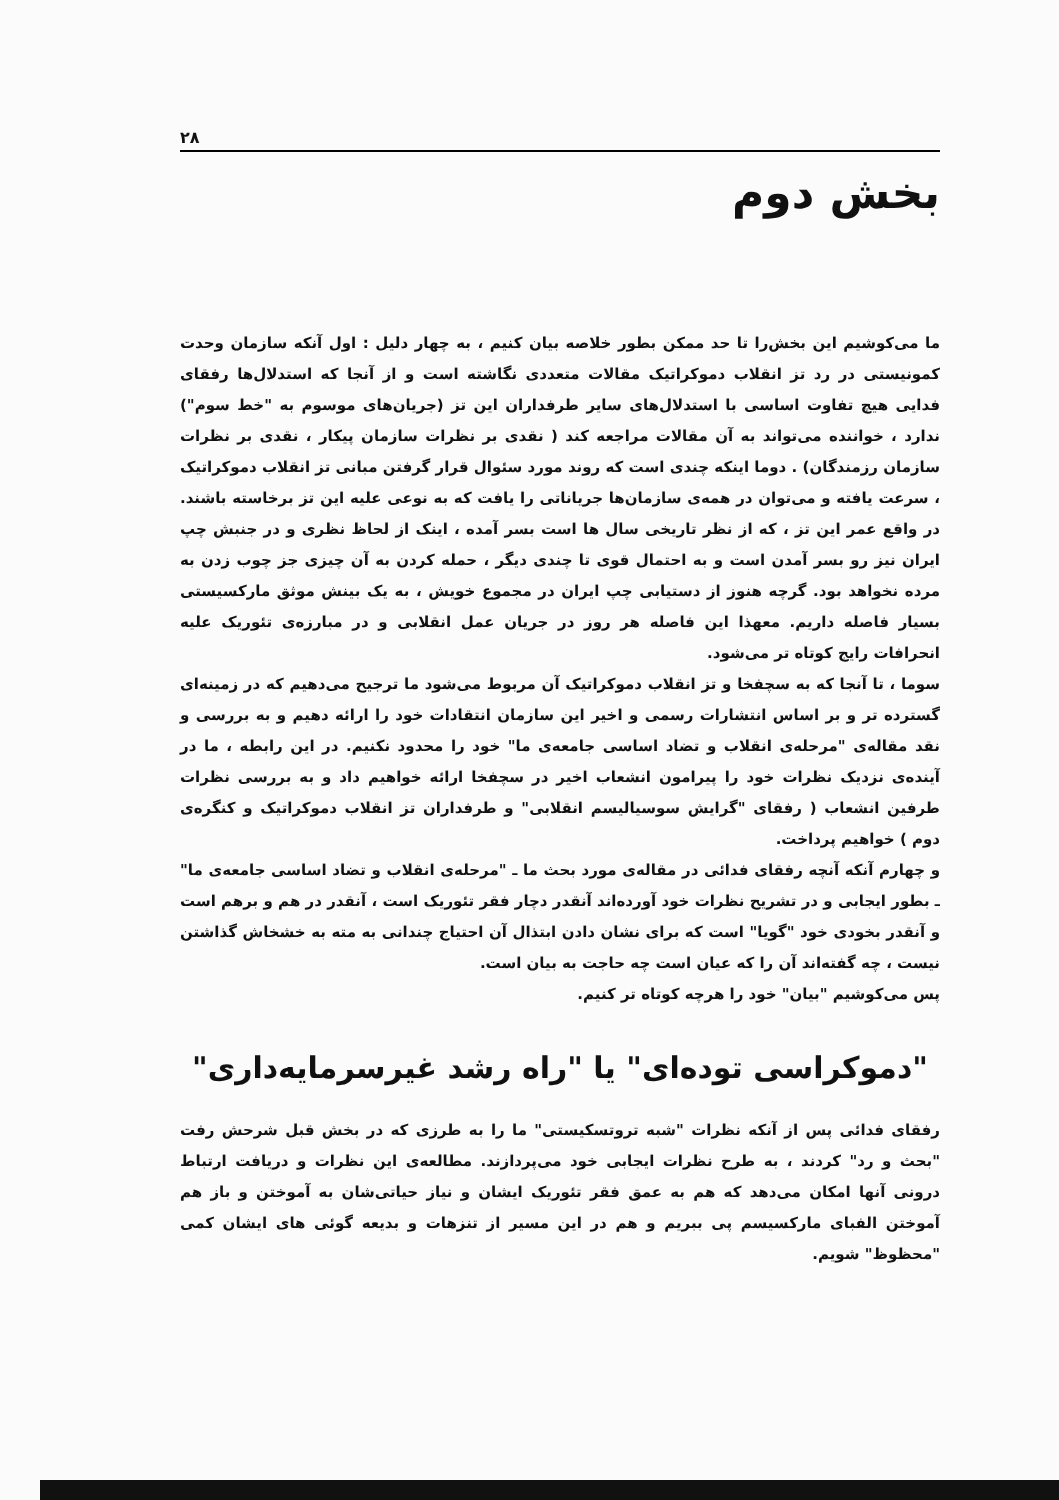۲۸
بخش دوم
ما می‌کوشیم این بخش‌را تا حد ممکن بطور خلاصه بیان کنیم ، به چهار دلیل : اول آنکه سازمان وحدت کمونیستی در رد تز انقلاب دموکراتیک مقالات متعددی نگاشته است و از آنجا که استدلال‌ها رفقای فدایی هیچ تفاوت اساسی با استدلال‌های سایر طرفداران این تز (جریان‌های موسوم به "خط سوم") ندارد ، خواننده می‌تواند به آن مقالات مراجعه کند ( نقدی بر نظرات سازمان پیکار ، نقدی بر نظرات سازمان رزمندگان) . دوما اینکه چندی است که روند مورد سئوال قرار گرفتن مبانی تز انقلاب دموکراتیک ، سرعت یافته و می‌توان در همه‌ی سازمان‌ها جریاناتی را یافت که به نوعی علیه این تز برخاسته باشند. در واقع عمر این تز ، که از نظر تاریخی سال ها است بسر آمده ، اینک از لحاظ نظری و در جنبش چپ ایران نیز رو بسر آمدن است و به احتمال قوی تا چندی دیگر ، حمله کردن به آن چیزی جز چوب زدن به مرده نخواهد بود. گرچه هنوز از دستیابی چپ ایران در مجموع خویش ، به یک بینش موثق مارکسیستی بسیار فاصله داریم. معهذا این فاصله هر روز در جریان عمل انقلابی و در مبارزه‌ی تئوریک علیه انحرافات رایج کوتاه تر می‌شود.
سوما ، تا آنجا که به سچفخا و تز انقلاب دموکراتیک آن مربوط می‌شود ما ترجیح می‌دهیم که در زمینه‌ای گسترده تر و بر اساس انتشارات رسمی و اخیر این سازمان انتقادات خود را ارائه دهیم و به بررسی و نقد مقاله‌ی "مرحله‌ی انقلاب و تضاد اساسی جامعه‌ی ما" خود را محدود نکنیم. در این رابطه ، ما در آینده‌ی نزدیک نظرات خود را پیرامون انشعاب اخیر در سچفخا ارائه خواهیم داد و به بررسی نظرات طرفین انشعاب ( رفقای "گرایش سوسیالیسم انقلابی" و طرفداران تز انقلاب دموکراتیک و کنگره‌ی دوم ) خواهیم پرداخت.
و چهارم آنکه آنچه رفقای فدائی در مقاله‌ی مورد بحث ما ـ "مرحله‌ی انقلاب و تضاد اساسی جامعه‌ی ما" ـ بطور ایجابی و در تشریح نظرات خود آورده‌اند آنقدر دچار فقر تئوریک است ، آنقدر در هم و برهم است و آنقدر بخودی خود "گویا" است که برای نشان دادن ابتذال آن احتیاج چندانی به مته به خشخاش گذاشتن نیست ، چه گفته‌اند آن را که عیان است چه حاجت به بیان است.
پس می‌کوشیم "بیان" خود را هرچه کوتاه تر کنیم.
"دموکراسی توده‌ای" یا "راه رشد غیرسرمایه‌داری"
رفقای فدائی پس از آنکه نظرات "شبه تروتسکیستی" ما را به طرزی که در بخش قبل شرحش رفت "بحث و رد" کردند ، به طرح نظرات ایجابی خود می‌پردازند. مطالعه‌ی این نظرات و دریافت ارتباط درونی آنها امکان می‌دهد که هم به عمق فقر تئوریک ایشان و نیاز حیاتی‌شان به آموختن و باز هم آموختن الفبای مارکسیسم پی ببریم و هم در این مسیر از تنزهات و بدیعه گوئی های ایشان کمی "محظوظ" شویم.